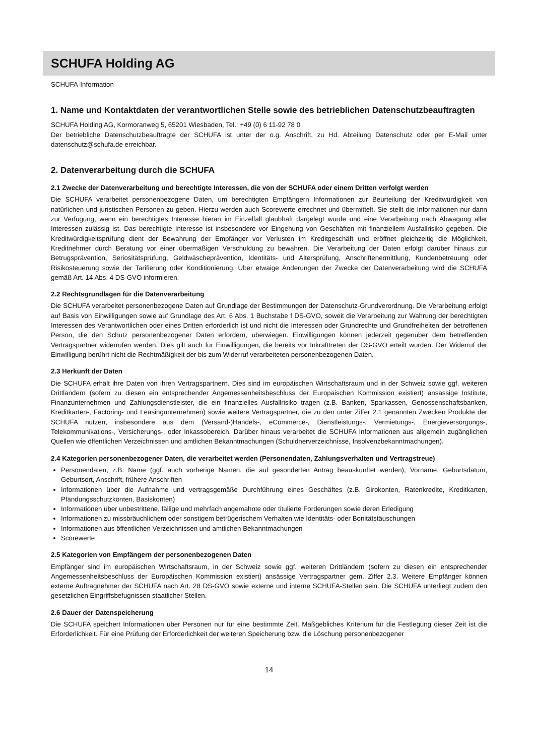SCHUFA Holding AG
SCHUFA-Information
1. Name und Kontaktdaten der verantwortlichen Stelle sowie des betrieblichen Datenschutzbeauftragten
SCHUFA Holding AG, Kormoranweg 5, 65201 Wiesbaden, Tel.: +49 (0) 6 11-92 78 0
Der betriebliche Datenschutzbeauftragte der SCHUFA ist unter der o.g. Anschrift, zu Hd. Abteilung Datenschutz oder per E-Mail unter datenschutz@schufa.de erreichbar.
2. Datenverarbeitung durch die SCHUFA
2.1 Zwecke der Datenverarbeitung und berechtigte Interessen, die von der SCHUFA oder einem Dritten verfolgt werden
Die SCHUFA verarbeitet personenbezogene Daten, um berechtigten Empfängern Informationen zur Beurteilung der Kreditwürdigkeit von natürlichen und juristischen Personen zu geben. Hierzu werden auch Scorewerte errechnet und übermittelt. Sie stellt die Informationen nur dann zur Verfügung, wenn ein berechtigtes Interesse hieran im Einzelfall glaubhaft dargelegt wurde und eine Verarbeitung nach Abwägung aller Interessen zulässig ist. Das berechtigte Interesse ist insbesondere vor Eingehung von Geschäften mit finanziellem Ausfallrisiko gegeben. Die Kreditwürdigkeitsprüfung dient der Bewahrung der Empfänger vor Verlusten im Kreditgeschäft und eröffnet gleichzeitig die Möglichkeit, Kreditnehmer durch Beratung vor einer übermäßigen Verschuldung zu bewahren. Die Verarbeitung der Daten erfolgt darüber hinaus zur Betrugsprävention, Seriositätsprüfung, Geldwäscheprävention, Identitäts- und Altersprüfung, Anschriftenermittlung, Kundenbetreuung oder Risikosteuerung sowie der Tarifierung oder Konditionierung. Über etwaige Änderungen der Zwecke der Datenverarbeitung wird die SCHUFA gemäß Art. 14 Abs. 4 DS-GVO informieren.
2.2 Rechtsgrundlagen für die Datenverarbeitung
Die SCHUFA verarbeitet personenbezogene Daten auf Grundlage der Bestimmungen der Datenschutz-Grundverordnung. Die Verarbeitung erfolgt auf Basis von Einwilligungen sowie auf Grundlage des Art. 6 Abs. 1 Buchstabe f DS-GVO, soweit die Verarbeitung zur Wahrung der berechtigten Interessen des Verantwortlichen oder eines Dritten erforderlich ist und nicht die Interessen oder Grundrechte und Grundfreiheiten der betroffenen Person, die den Schutz personenbezogener Daten erfordern, überwiegen. Einwilligungen können jederzeit gegenüber dem betreffenden Vertragspartner widerrufen werden. Dies gilt auch für Einwilligungen, die bereits vor Inkrafttreten der DS-GVO erteilt wurden. Der Widerruf der Einwilligung berührt nicht die Rechtmäßigkeit der bis zum Widerruf verarbeiteten personenbezogenen Daten.
2.3 Herkunft der Daten
Die SCHUFA erhält ihre Daten von ihren Vertragspartnern. Dies sind im europäischen Wirtschaftsraum und in der Schweiz sowie ggf. weiteren Drittländern (sofern zu diesen ein entsprechender Angemessenheitsbeschluss der Europäischen Kommission existiert) ansässige Institute, Finanzunternehmen und Zahlungsdienstleister, die ein finanzielles Ausfallrisiko tragen (z.B. Banken, Sparkassen, Genossenschaftsbanken, Kreditkarten-, Factoring- und Leasingunternehmen) sowie weitere Vertragspartner, die zu den unter Ziffer 2.1 genannten Zwecken Produkte der SCHUFA nutzen, insbesondere aus dem (Versand-)Handels-, eCommerce-, Dienstleistungs-, Vermietungs-, Energieversorgungs-, Telekommunikations-, Versicherungs-, oder Inkassobereich. Darüber hinaus verarbeitet die SCHUFA Informationen aus allgemein zugänglichen Quellen wie öffentlichen Verzeichnissen und amtlichen Bekanntmachungen (Schuldnerverzeichnisse, Insolvenzbekanntmachungen).
2.4 Kategorien personenbezogener Daten, die verarbeitet werden (Personendaten, Zahlungsverhalten und Vertragstreue)
Personendaten, z.B. Name (ggf. auch vorherige Namen, die auf gesonderten Antrag beauskunftet werden), Vorname, Geburtsdatum, Geburtsort, Anschrift, frühere Anschriften
Informationen über die Aufnahme und vertragsgemäße Durchführung eines Geschäftes (z.B. Girokonten, Ratenkredite, Kreditkarten, Pfändungsschutzkonten, Basiskonten)
Informationen über unbestrittene, fällige und mehrfach angemahnte oder titulierte Forderungen sowie deren Erledigung
Informationen zu missbräuchlichem oder sonstigem betrügerischem Verhalten wie Identitäts- oder Bonitätstäuschungen
Informationen aus öffentlichen Verzeichnissen und amtlichen Bekanntmachungen
Scorewerte
2.5 Kategorien von Empfängern der personenbezogenen Daten
Empfänger sind im europäischen Wirtschaftsraum, in der Schweiz sowie ggf. weiteren Drittländern (sofern zu diesen ein entsprechender Angemessenheitsbeschluss der Europäischen Kommission existiert) ansässige Vertragspartner gem. Ziffer 2.3. Weitere Empfänger können externe Auftragnehmer der SCHUFA nach Art. 28 DS-GVO sowie externe und interne SCHUFA-Stellen sein. Die SCHUFA unterliegt zudem den gesetzlichen Eingriffsbefugnissen staatlicher Stellen.
2.6 Dauer der Datenspeicherung
Die SCHUFA speichert Informationen über Personen nur für eine bestimmte Zeit. Maßgebliches Kriterium für die Festlegung dieser Zeit ist die Erforderlichkeit. Für eine Prüfung der Erforderlichkeit der weiteren Speicherung bzw. die Löschung personenbezogener
14